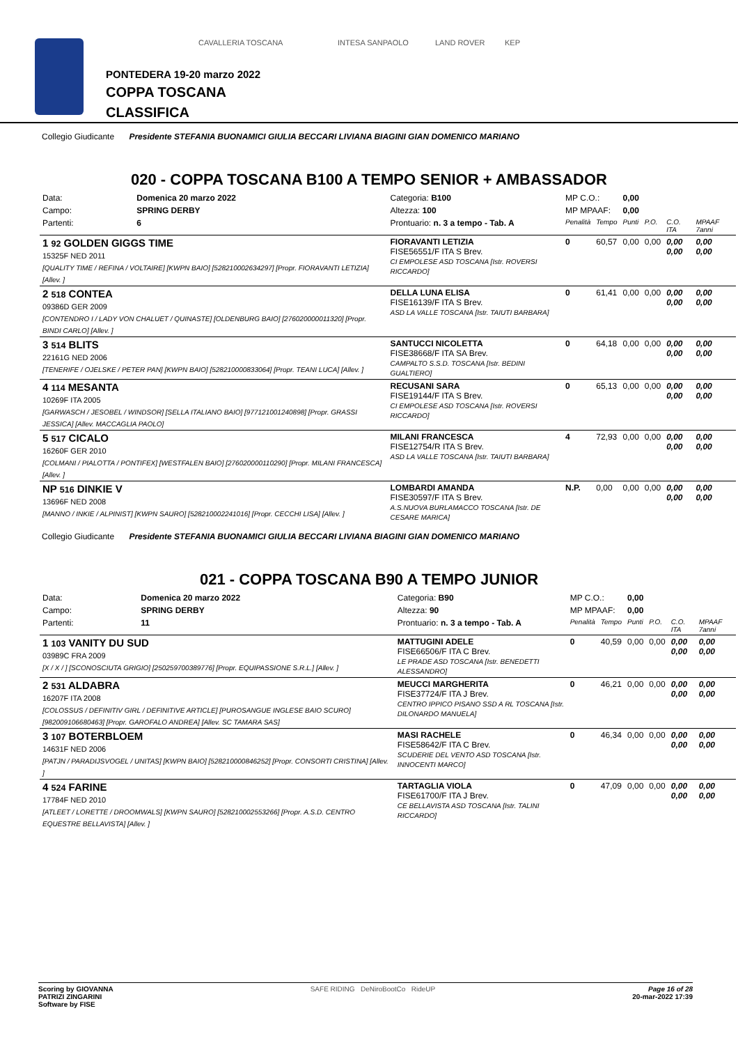CAVALLERIA TOSCANA INTESA SANPAOLO LAND ROVER KEP
PONTEDERA 19-20 marzo 2022
COPPA TOSCANA
CLASSIFICA
Collegio Giudicante Presidente STEFANIA BUONAMICI GIULIA BECCARI LIVIANA BIAGINI GIAN DOMENICO MARIANO
020 - COPPA TOSCANA B100 A TEMPO SENIOR + AMBASSADOR
| Data: | Domenica 20 marzo 2022 | Categoria: B100 | MP C.O.: | | 0,00 | | | |
| Campo: | SPRING DERBY | Altezza: 100 | MP MPAAF: | | 0,00 | | | |
| Partenti: | 6 | Prontuario: n. 3 a tempo - Tab. A | Penalità | Tempo | Punti | P.O. | C.O. ITA | MPAAF 7anni |
| 1 92 GOLDEN GIGGS TIME 15325F NED 2011 [QUALITY TIME / REFINA / VOLTAIRE] [KWPN BAIO] [528210002634297] [Propr. FIORAVANTI LETIZIA] [Allev. ] | | FIORAVANTI LETIZIA FISE56551/F ITA S Brev. CI EMPOLESE ASD TOSCANA [Istr. ROVERSI RICCARDO] | 0 | 60,57 | 0,00 | 0,00 | 0,00 0,00 | 0,00 0,00 |
| 2 518 CONTEA 09386D GER 2009 [CONTENDRO I / LADY VON CHALUET / QUINASTE] [OLDENBURG BAIO] [276020000011320] [Propr. BINDI CARLO] [Allev. ] | | DELLA LUNA ELISA FISE16139/F ITA S Brev. ASD LA VALLE TOSCANA [Istr. TAIUTI BARBARA] | 0 | 61,41 | 0,00 | 0,00 | 0,00 0,00 | 0,00 0,00 |
| 3 514 BLITS 22161G NED 2006 [TENERIFE / OJELSKE / PETER PAN] [KWPN BAIO] [528210000833064] [Propr. TEANI LUCA] [Allev. ] | | SANTUCCI NICOLETTA FISE38668/F ITA SA Brev. CAMPALTO S.S.D. TOSCANA [Istr. BEDINI GUALTIERO] | 0 | 64,18 | 0,00 | 0,00 | 0,00 0,00 | 0,00 0,00 |
| 4 114 MESANTA 10269F ITA 2005 [GARWASCH / JESOBEL / WINDSOR] [SELLA ITALIANO BAIO] [977121001240898] [Propr. GRASSI JESSICA] [Allev. MACCAGLIA PAOLO] | | RECUSANI SARA FISE19144/F ITA S Brev. CI EMPOLESE ASD TOSCANA [Istr. ROVERSI RICCARDO] | 0 | 65,13 | 0,00 | 0,00 | 0,00 0,00 | 0,00 0,00 |
| 5 517 CICALO 16260F GER 2010 [COLMANI / PIALOTTA / PONTIFEX] [WESTFALEN BAIO] [276020000110290] [Propr. MILANI FRANCESCA] [Allev. ] | | MILANI FRANCESCA FISE12754/R ITA S Brev. ASD LA VALLE TOSCANA [Istr. TAIUTI BARBARA] | 4 | 72,93 | 0,00 | 0,00 | 0,00 0,00 | 0,00 0,00 |
| NP 516 DINKIE V 13696F NED 2008 [MANNO / INKIE / ALPINIST] [KWPN SAURO] [528210002241016] [Propr. CECCHI LISA] [Allev. ] | | LOMBARDI AMANDA FISE30597/F ITA S Brev. A.S.NUOVA BURLAMACCO TOSCANA [Istr. DE CESARE MARICA] | N.P. | 0,00 | 0,00 | 0,00 | 0,00 0,00 | 0,00 0,00 |
Collegio Giudicante Presidente STEFANIA BUONAMICI GIULIA BECCARI LIVIANA BIAGINI GIAN DOMENICO MARIANO
021 - COPPA TOSCANA B90 A TEMPO JUNIOR
| Data: | Domenica 20 marzo 2022 | Categoria: B90 | MP C.O.: | | 0,00 | | | |
| Campo: | SPRING DERBY | Altezza: 90 | MP MPAAF: | | 0,00 | | | |
| Partenti: | 11 | Prontuario: n. 3 a tempo - Tab. A | Penalità | Tempo | Punti | P.O. | C.O. ITA | MPAAF 7anni |
| 1 103 VANITY DU SUD 03989C FRA 2009 [X / X / ] [SCONOSCIUTA GRIGIO] [250259700389776] [Propr. EQUIPASSIONE S.R.L.] [Allev. ] | | MATTUGINI ADELE FISE66506/F ITA C Brev. LE PRADE ASD TOSCANA [Istr. BENEDETTI ALESSANDRO] | 0 | 40,59 | 0,00 | 0,00 | 0,00 0,00 | 0,00 0,00 |
| 2 531 ALDABRA 16207F ITA 2008 [COLOSSUS / DEFINITIV GIRL / DEFINITIVE ARTICLE] [PUROSANGUE INGLESE BAIO SCURO] [982009106680463] [Propr. GAROFALO ANDREA] [Allev. SC TAMARA SAS] | | MEUCCI MARGHERITA FISE37724/F ITA J Brev. CENTRO IPPICO PISANO SSD A RL TOSCANA [Istr. DILONARDO MANUELA] | 0 | 46,21 | 0,00 | 0,00 | 0,00 0,00 | 0,00 0,00 |
| 3 107 BOTERBLOEM 14631F NED 2006 [PATJN / PARADIJSVOGEL / UNITAS] [KWPN BAIO] [528210000846252] [Propr. CONSORTI CRISTINA] [Allev. ] | | MASI RACHELE FISE58642/F ITA C Brev. SCUDERIE DEL VENTO ASD TOSCANA [Istr. INNOCENTI MARCO] | 0 | 46,34 | 0,00 | 0,00 | 0,00 0,00 | 0,00 0,00 |
| 4 524 FARINE 17784F NED 2010 [ATLEET / LORETTE / DROOMWALS] [KWPN SAURO] [528210002553266] [Propr. A.S.D. CENTRO EQUESTRE BELLAVISTA] [Allev. ] | | TARTAGLIA VIOLA FISE61700/F ITA J Brev. CE BELLAVISTA ASD TOSCANA [Istr. TALINI RICCARDO] | 0 | 47,09 | 0,00 | 0,00 | 0,00 0,00 | 0,00 0,00 |
Scoring by GIOVANNA
PATRIZI ZINGARINI
Software by FISE
SAFE RIDING DeNiroBootCo RideUP
Page 16 of 28
20-mar-2022 17:39